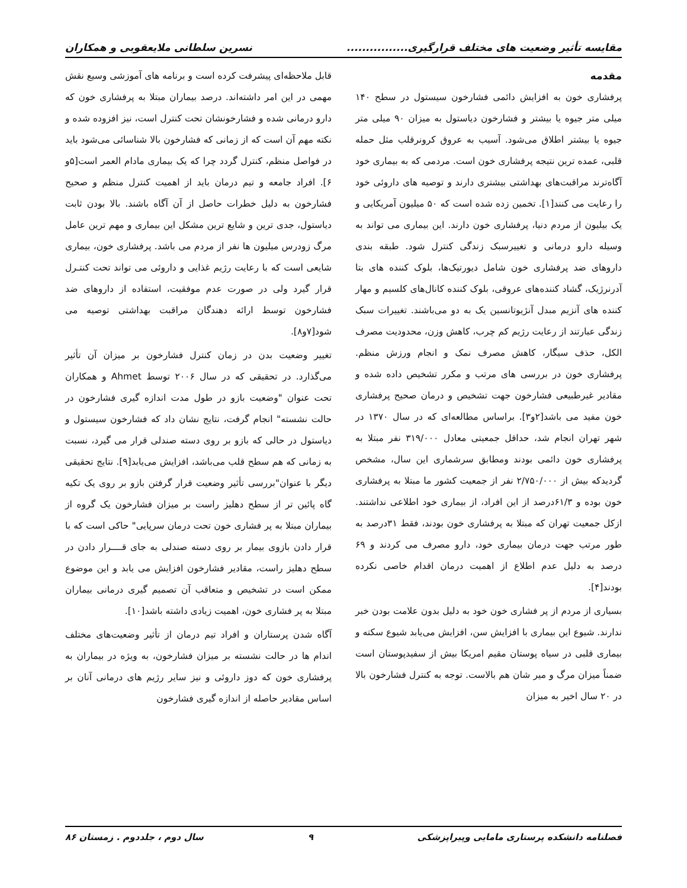مقایسه تأثیر وضعیت های مختلف قرارگیری................ نسرین سلطانی ملایعقوبی و همکاران
مقدمه
پرفشاری خون به افزایش دائمی فشارخون سیستول در سطح ۱۴۰ میلی متر جیوه یا بیشتر و فشارخون دیاستول به میزان ۹۰ میلی متر جیوه یا بیشتر اطلاق می‌شود. آسیب به عروق کرونرقلب مثل حمله قلبی، عمده ترین نتیجه پرفشاری خون است. مردمی که به بیماری خود آگاه‌ترند مراقبت‌های بهداشتی بیشتری دارند و توصیه های داروئی خود را رعایت می کنند[۱]. تخمین زده شده است که ۵۰ میلیون آمریکایی و یک بیلیون از مردم دنیا، پرفشاری خون دارند. این بیماری می تواند به وسیله دارو درمانی و تغییرسبک زندگی کنترل شود. طبقه بندی داروهای ضد پرفشاری خون شامل دیورتیک‌ها، بلوک کننده های بتا آدرنرژیک، گشاد کننده‌های عروقی، بلوک کننده کانال‌های کلسیم و مهار کننده های آنزیم مبدل آنژیوتانسین یک به دو می‌باشند. تغییرات سبک زندگی عبارتند از رعایت رژیم کم چرب، کاهش وزن، محدودیت مصرف الکل، حذف سیگار، کاهش مصرف نمک و انجام ورزش منظم. پرفشاری خون در بررسی های مرتب و مکرر تشخیص داده شده و مقادیر غیرطبیعی فشارخون جهت تشخیص و درمان صحیح پرفشاری خون مفید می باشد[۲و۳]. براساس مطالعه‌ای که در سال ۱۳۷۰ در شهر تهران انجام شد، حداقل جمعیتی معادل ۳۱۹/۰۰۰ نفر مبتلا به پرفشاری خون دائمی بودند ومطابق سرشماری این سال، مشخص گردیدکه بیش از ۲/۷۵۰/۰۰۰ نفر از جمعیت کشور ما مبتلا به پرفشاری خون بوده و ۶۱/۳درصد از این افراد، از بیماری خود اطلاعی نداشتند. ازکل جمعیت تهران که مبتلا به پرفشاری خون بودند، فقط ۳۱درصد به طور مرتب جهت درمان بیماری خود، دارو مصرف می کردند و ۶۹ درصد به دلیل عدم اطلاع از اهمیت درمان اقدام خاصی نکرده بودند[۴].
بسیاری از مردم از پر فشاری خون خود به دلیل بدون علامت بودن خبر ندارند. شیوع این بیماری با افزایش سن، افزایش می‌یابد شیوع سکته و بیماری قلبی در سیاه پوستان مقیم امریکا بیش از سفیدپوستان است ضمناً میزان مرگ و میر شان هم بالاست. توجه به کنترل فشارخون بالا در ۲۰ سال اخیر به میزان
قابل ملاحظه‌ای پیشرفت کرده است و برنامه های آموزشی وسیع نقش مهمی در این امر داشته‌اند. درصد بیماران مبتلا به پرفشاری خون که دارو درمانی شده و فشارخونشان تحت کنترل است، نیز افزوده شده و نکته مهم آن است که از زمانی که فشارخون بالا شناسائی می‌شود باید در فواصل منظم، کنترل گردد چرا که یک بیماری مادام العمر است[۵و ۶]. افراد جامعه و تیم درمان باید از اهمیت کنترل منظم و صحیح فشارخون به دلیل خطرات حاصل از آن آگاه باشند. بالا بودن ثابت دیاستول، جدی ترین و شایع ترین مشکل این بیماری و مهم ترین عامل مرگ زودرس میلیون ها نفر از مردم می باشد. پرفشاری خون، بیماری شایعی است که با رعایت رژیم غذایی و داروئی می تواند تحت کنتـرل قرار گیرد ولی در صورت عدم موفقیت، استفاده از داروهای ضد فشارخون توسط ارائه دهندگان مراقبت بهداشتی توصیه می شود[۷و۸].
تغییر وضعیت بدن در زمان کنترل فشارخون بر میزان آن تأثیر می‌گذارد. در تحقیقی که در سال ۲۰۰۶ توسط Ahmet و همکاران تحت عنوان "وضعیت بازو در طول مدت اندازه گیری فشارخون در حالت نشسته" انجام گرفت، نتایج نشان داد که فشارخون سیستول و دیاستول در حالی که بازو بر روی دسته صندلی قرار می گیرد، نسبت به زمانی که هم سطح قلب می‌باشد، افزایش می‌یابد[۹]. نتایج تحقیقی دیگر با عنوان"بررسی تأثیر وضعیت قرار گرفتن بازو بر روی یک تکیه گاه پائین تر از سطح دهلیز راست بر میزان فشارخون یک گروه از بیماران مبتلا به پر فشاری خون تحت درمان سرپایی" حاکی است که با قرار دادن بازوی بیمار بر روی دسته صندلی به جای قــــرار دادن در سطح دهلیز راست، مقادیر فشارخون افزایش می یابد و این موضوع ممکن است در تشخیص و متعاقب آن تصمیم گیری درمانی بیماران مبتلا به پر فشاری خون، اهمیت زیادی داشته باشد[۱۰].
آگاه شدن پرستاران و افراد تیم درمان از تأثیر وضعیت‌های مختلف اندام ها در حالت نشسته بر میزان فشارخون، به ویژه در بیماران به پرفشاری خون که دوز داروئی و نیز سایر رژیم های درمانی آنان بر اساس مقادیر حاصله از اندازه گیری فشارخون
فصلنامه دانشکده پرستاری مامایی وپیراپزشکی ۹ سال دوم ، جلددوم . زمستان ۸۶